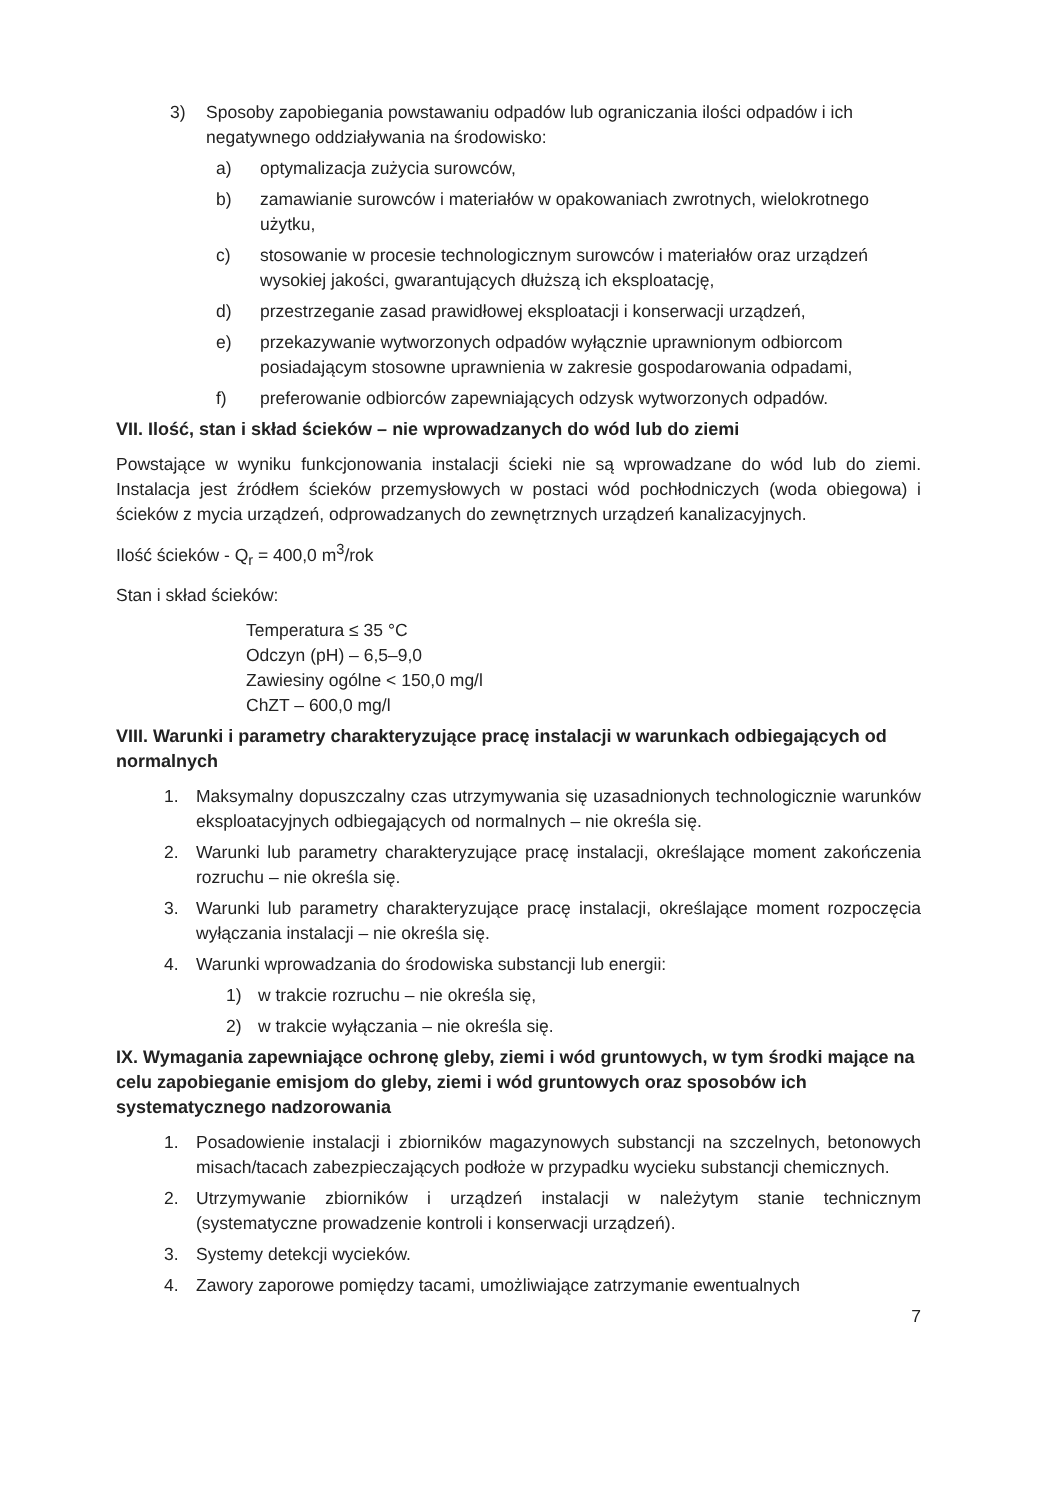3) Sposoby zapobiegania powstawaniu odpadów lub ograniczania ilości odpadów i ich negatywnego oddziaływania na środowisko:
a) optymalizacja zużycia surowców,
b) zamawianie surowców i materiałów w opakowaniach zwrotnych, wielokrotnego użytku,
c) stosowanie w procesie technologicznym surowców i materiałów oraz urządzeń wysokiej jakości, gwarantujących dłuższą ich eksploatację,
d) przestrzeganie zasad prawidłowej eksploatacji i konserwacji urządzeń,
e) przekazywanie wytworzonych odpadów wyłącznie uprawnionym odbiorcom posiadającym stosowne uprawnienia w zakresie gospodarowania odpadami,
f) preferowanie odbiorców zapewniających odzysk wytworzonych odpadów.
VII. Ilość, stan i skład ścieków – nie wprowadzanych do wód lub do ziemi
Powstające w wyniku funkcjonowania instalacji ścieki nie są wprowadzane do wód lub do ziemi. Instalacja jest źródłem ścieków przemysłowych w postaci wód pochłodniczych (woda obiegowa) i ścieków z mycia urządzeń, odprowadzanych do zewnętrznych urządzeń kanalizacyjnych.
Ilość ścieków - Q<sub>r</sub> = 400,0 m<sup>3</sup>/rok
Stan i skład ścieków:
Temperatura ≤ 35 °C
Odczyn (pH) – 6,5–9,0
Zawiesiny ogólne < 150,0 mg/l
ChZT – 600,0 mg/l
VIII. Warunki i parametry charakteryzujące pracę instalacji w warunkach odbiegających od normalnych
1. Maksymalny dopuszczalny czas utrzymywania się uzasadnionych technologicznie warunków eksploatacyjnych odbiegających od normalnych – nie określa się.
2. Warunki lub parametry charakteryzujące pracę instalacji, określające moment zakończenia rozruchu – nie określa się.
3. Warunki lub parametry charakteryzujące pracę instalacji, określające moment rozpoczęcia wyłączania instalacji – nie określa się.
4. Warunki wprowadzania do środowiska substancji lub energii:
1) w trakcie rozruchu – nie określa się,
2) w trakcie wyłączania – nie określa się.
IX. Wymagania zapewniające ochronę gleby, ziemi i wód gruntowych, w tym środki mające na celu zapobieganie emisjom do gleby, ziemi i wód gruntowych oraz sposobów ich systematycznego nadzorowania
1. Posadowienie instalacji i zbiorników magazynowych substancji na szczelnych, betonowych misach/tacach zabezpieczających podłoże w przypadku wycieku substancji chemicznych.
2. Utrzymywanie zbiorników i urządzeń instalacji w należytym stanie technicznym (systematyczne prowadzenie kontroli i konserwacji urządzeń).
3. Systemy detekcji wycieków.
4. Zawory zaporowe pomiędzy tacami, umożliwiające zatrzymanie ewentualnych
7